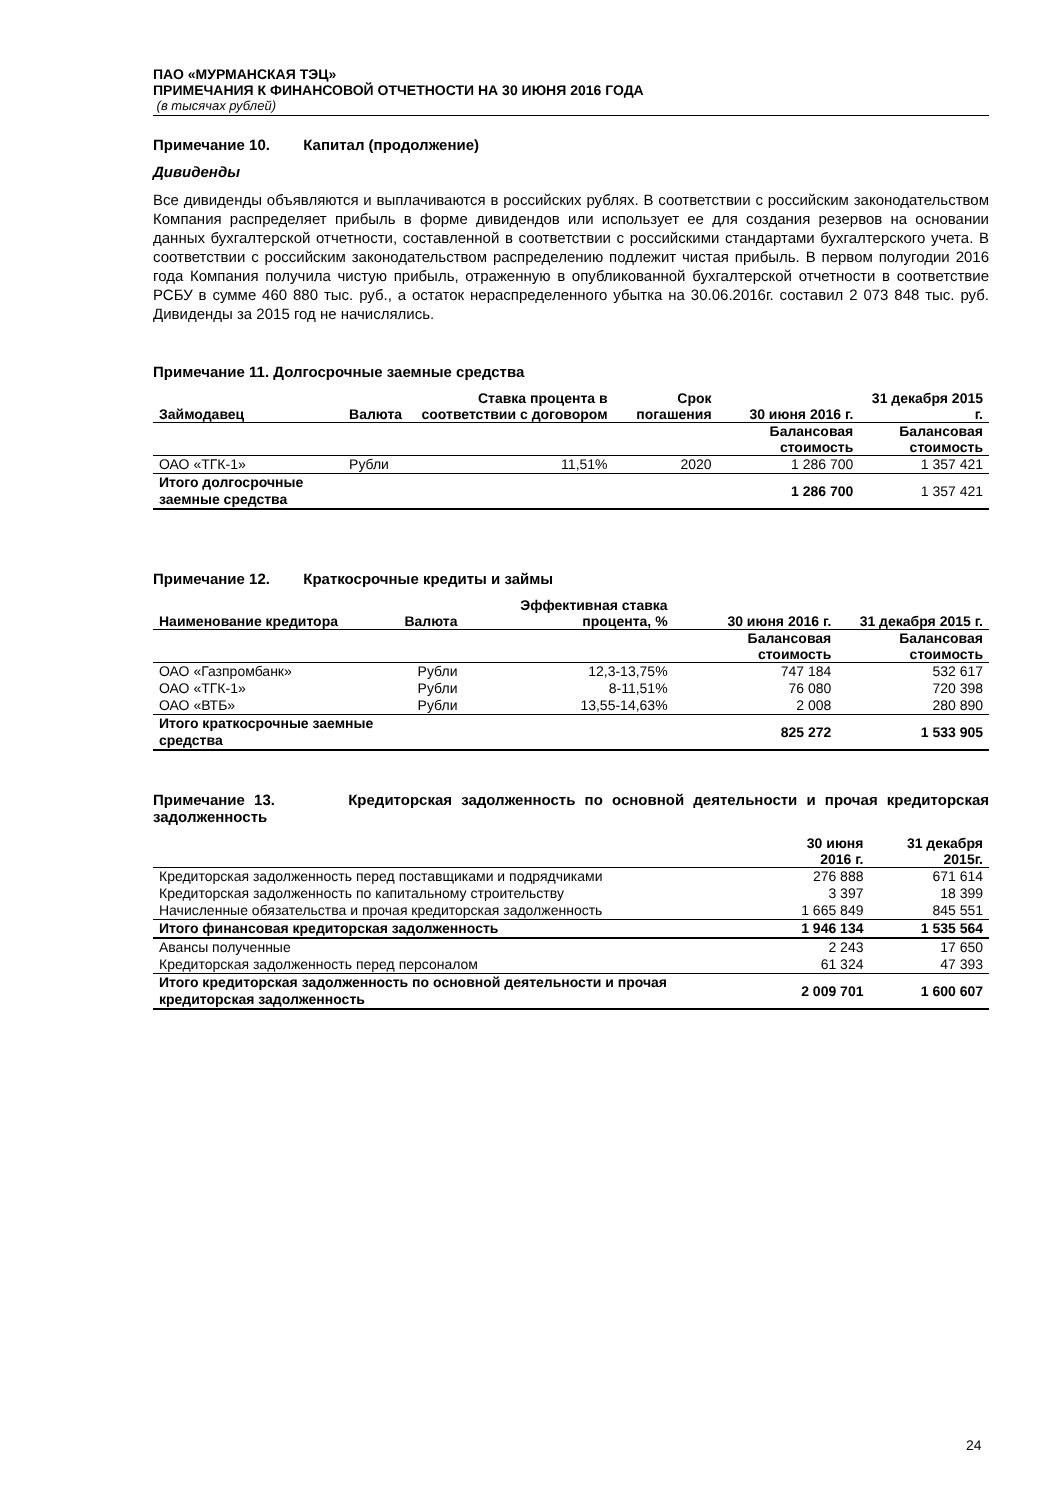ПАО «МУРМАНСКАЯ ТЭЦ»
ПРИМЕЧАНИЯ К ФИНАНСОВОЙ ОТЧЕТНОСТИ НА 30 ИЮНЯ 2016 ГОДА
(в тысячах рублей)
Примечание 10. Капитал (продолжение)
Дивиденды
Все дивиденды объявляются и выплачиваются в российских рублях. В соответствии с российским законодательством Компания распределяет прибыль в форме дивидендов или использует ее для создания резервов на основании данных бухгалтерской отчетности, составленной в соответствии с российскими стандартами бухгалтерского учета. В соответствии с российским законодательством распределению подлежит чистая прибыль. В первом полугодии 2016 года Компания получила чистую прибыль, отраженную в опубликованной бухгалтерской отчетности в соответствие РСБУ в сумме 460 880 тыс. руб., а остаток нераспределенного убытка на 30.06.2016г. составил 2 073 848 тыс. руб. Дивиденды за 2015 год не начислялись.
Примечание 11. Долгосрочные заемные средства
| Займодавец | Валюта | Ставка процента в соответствии с договором | Срок погашения | | 30 июня 2016 г. | 31 декабря 2015 г. |
| --- | --- | --- | --- | --- | --- | --- |
| | | | | | Балансовая стоимость | Балансовая стоимость |
| ОАО «ТГК-1» | Рубли | 11,51% | 2020 | | 1 286 700 | 1 357 421 |
| Итого долгосрочные заемные средства | | | | | 1 286 700 | 1 357 421 |
Примечание 12. Краткосрочные кредиты и займы
| Наименование кредитора | Валюта | Эффективная ставка процента, % | | 30 июня 2016 г. | 31 декабря 2015 г. |
| --- | --- | --- | --- | --- | --- |
| | | | | Балансовая стоимость | Балансовая стоимость |
| ОАО «Газпромбанк» | Рубли | 12,3-13,75% | | 747 184 | 532 617 |
| ОАО «ТГК-1» | Рубли | 8-11,51% | | 76 080 | 720 398 |
| ОАО «ВТБ» | Рубли | 13,55-14,63% | | 2 008 | 280 890 |
| Итого краткосрочные заемные средства | | | | 825 272 | 1 533 905 |
Примечание 13. Кредиторская задолженность по основной деятельности и прочая кредиторская задолженность
| | 30 июня 2016 г. | 31 декабря 2015г. |
| --- | --- | --- |
| Кредиторская задолженность перед поставщиками и подрядчиками | 276 888 | 671 614 |
| Кредиторская задолженность по капитальному строительству | 3 397 | 18 399 |
| Начисленные обязательства и прочая кредиторская задолженность | 1 665 849 | 845 551 |
| Итого финансовая кредиторская задолженность | 1 946 134 | 1 535 564 |
| Авансы полученные | 2 243 | 17 650 |
| Кредиторская задолженность перед персоналом | 61 324 | 47 393 |
| Итого кредиторская задолженность по основной деятельности и прочая кредиторская задолженность | 2 009 701 | 1 600 607 |
24